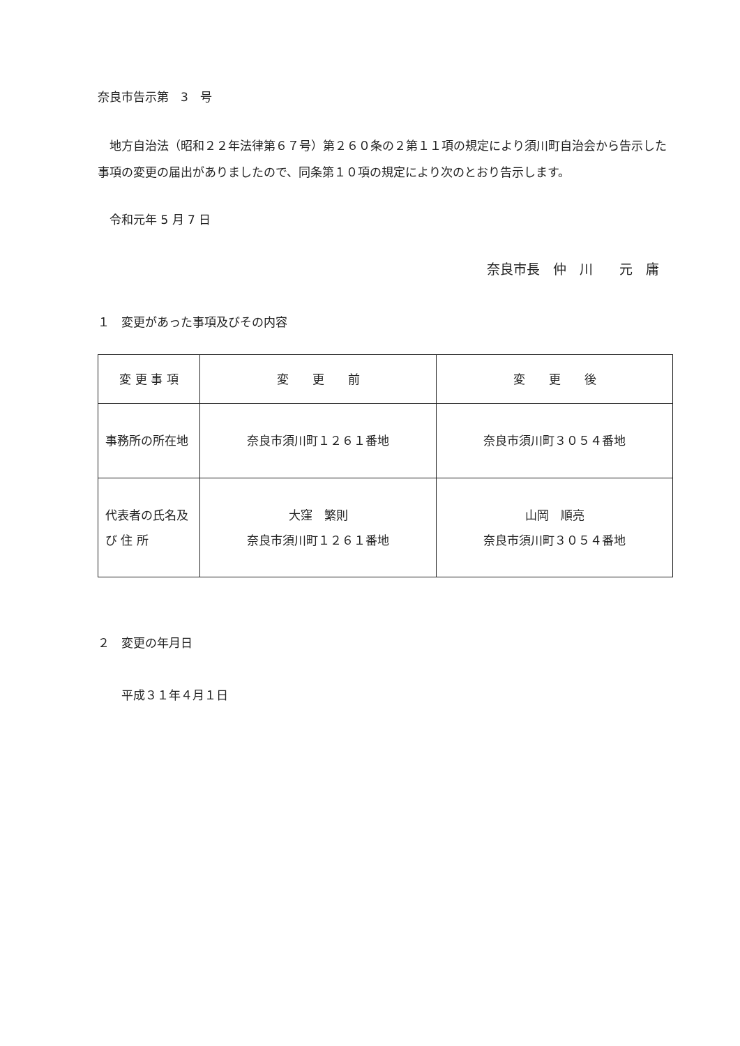奈良市告示第　3　号
　地方自治法（昭和２２年法律第６７号）第２６０条の２第１１項の規定により須川町自治会から告示した事項の変更の届出がありましたので、同条第１０項の規定により次のとおり告示します。
　令和元年 5 月 7 日
奈良市長　仲　川　　元　庸
１　変更があった事項及びその内容
| 変 更 事 項 | 変 更 前 | 変 更 後 |
| 事務所の所在地 | 奈良市須川町１２６１番地 | 奈良市須川町３０５４番地 |
| 代表者の氏名及 び 住 所 | 大窪 繁則 奈良市須川町１２６１番地 | 山岡 順亮 奈良市須川町３０５４番地 |
２　変更の年月日
　　平成３１年４月１日